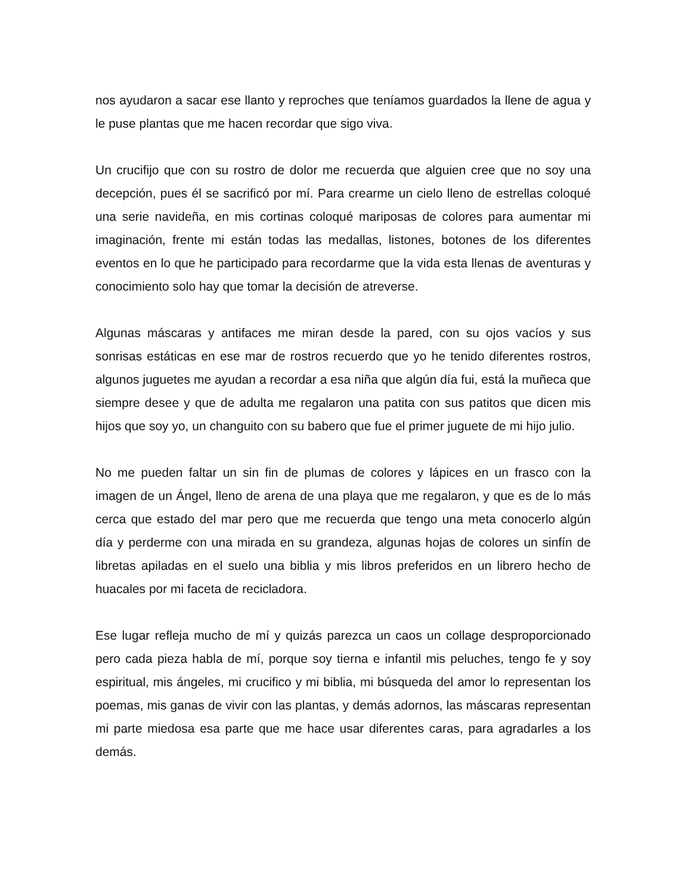nos ayudaron a sacar ese llanto y reproches que teníamos guardados la llene de agua y le puse plantas que me hacen recordar que sigo viva.
Un crucifijo que con su rostro de dolor me recuerda que alguien cree que no soy una decepción, pues él se sacrificó por mí. Para crearme un cielo lleno de estrellas coloqué una serie navideña, en mis cortinas coloqué mariposas de colores para aumentar mi imaginación, frente mi están todas las medallas, listones, botones de los diferentes eventos en lo que he participado para recordarme que la vida esta llenas de aventuras y conocimiento solo hay que tomar la decisión de atreverse.
Algunas máscaras y antifaces me miran desde la pared, con su ojos vacíos y sus sonrisas estáticas en ese mar de rostros recuerdo que yo he tenido diferentes rostros, algunos juguetes me ayudan a recordar a esa niña que algún día fui, está la muñeca que siempre desee y que de adulta me regalaron una patita con sus patitos que dicen mis hijos que soy yo, un changuito con su babero que fue el primer juguete de mi hijo julio.
No me pueden faltar un sin fin de plumas de colores y lápices en un frasco con la imagen de un Ángel, lleno de arena de una playa que me regalaron, y que es de lo más cerca que estado del mar pero que me recuerda que tengo una meta conocerlo algún día y perderme con una mirada en su grandeza, algunas hojas de colores un sinfín de libretas apiladas en el suelo una biblia y mis libros preferidos en un librero hecho de huacales por mi faceta de recicladora.
Ese lugar refleja mucho de mí y quizás parezca un caos un collage desproporcionado pero cada pieza habla de mí, porque soy tierna e infantil mis peluches, tengo fe y soy espiritual, mis ángeles, mi crucifico y mi biblia, mi búsqueda del amor lo representan los poemas, mis ganas de vivir con las plantas, y demás adornos, las máscaras representan mi parte miedosa esa parte que me hace usar diferentes caras, para agradarles a los demás.